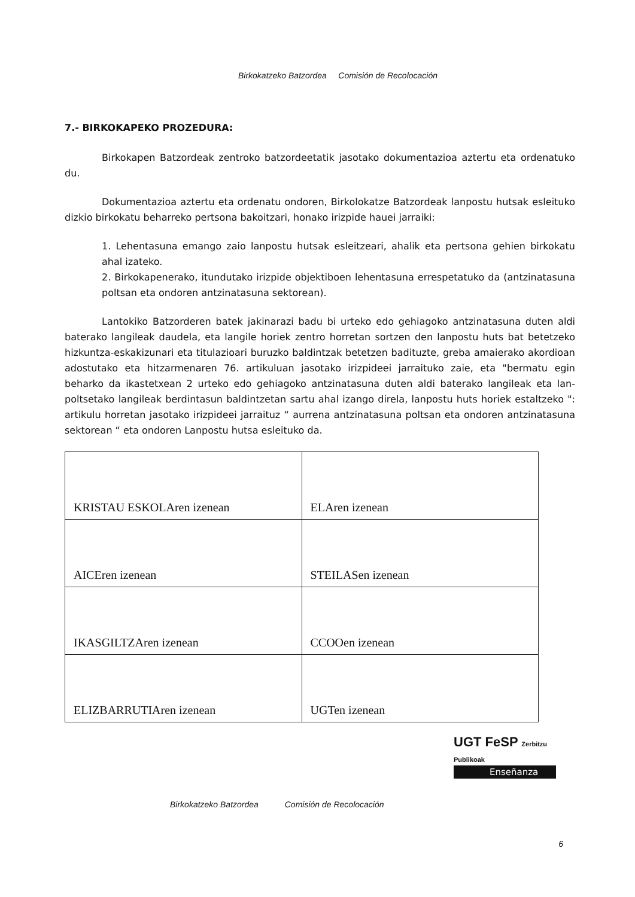Birkokatzeko Batzordea Comisión de Recolocación
7.- BIRKOKAPEKO PROZEDURA:
Birkokapen Batzordeak zentroko batzordeetatik jasotako dokumentazioa aztertu eta ordenatuko du.
Dokumentazioa aztertu eta ordenatu ondoren, Birkolokatze Batzordeak lanpostu hutsak esleituko dizkio birkokatu beharreko pertsona bakoitzari, honako irizpide hauei jarraiki:
1. Lehentasuna emango zaio lanpostu hutsak esleitzeari, ahalik eta pertsona gehien birkokatu ahal izateko.
2. Birkokapenerako, itundutako irizpide objektiboen lehentasuna errespetatuko da (antzinatasuna poltsan eta ondoren antzinatasuna sektorean).
Lantokiko Batzorderen batek jakinarazi badu bi urteko edo gehiagoko antzinatasuna duten aldi baterako langileak daudela, eta langile horiek zentro horretan sortzen den lanpostu huts bat betetzeko hizkuntza-eskakizunari eta titulazioari buruzko baldintzak betetzen badituzte, greba amaierako akordioan adostutako eta hitzarmenaren 76. artikuluan jasotako irizpideei jarraituko zaie, eta "bermatu egin beharko da ikastetxean 2 urteko edo gehiagoko antzinatasuna duten aldi baterako langileak eta lan-poltsetako langileak berdintasun baldintzetan sartu ahal izango direla, lanpostu huts horiek estaltzeko ": artikulu horretan jasotako irizpideei jarraituz “ aurrena antzinatasuna poltsan eta ondoren antzinatasuna sektorean “ eta ondoren Lanpostu hutsa esleituko da.
| KRISTAU ESKOLAren izenean | ELAren izenean |
| AICEren izenean | STEILASen izenean |
| IKASGILTZAren izenean | CCOOen izenean |
| ELIZBARRUTIAren izenean | UGTen izenean |
UGT FeSP Zerbitzu Publikoak
Enseñanza
Birkokatzeko Batzordea Comisión de Recolocación
6